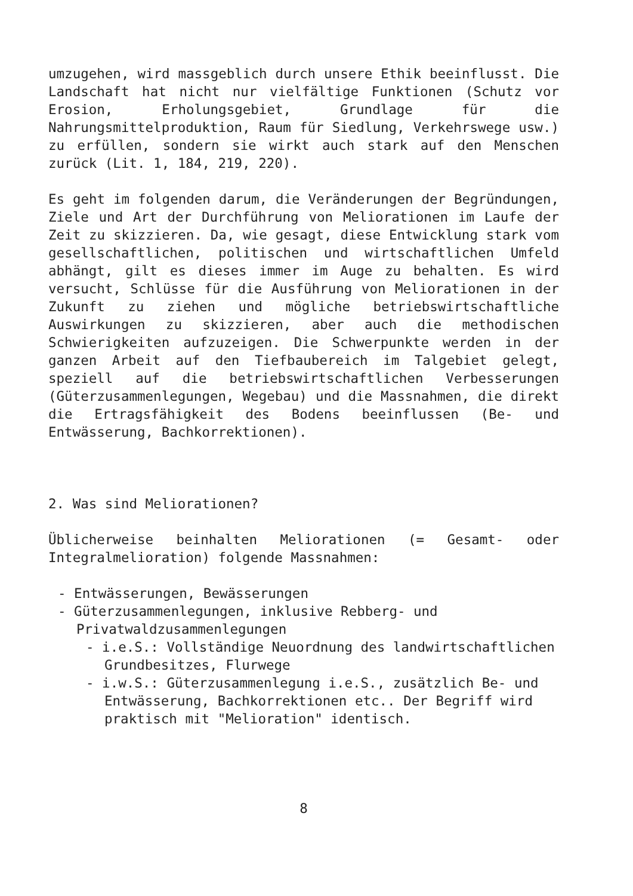umzugehen, wird massgeblich durch unsere Ethik beeinflusst. Die Landschaft hat nicht nur vielfältige Funktionen (Schutz vor Erosion, Erholungsgebiet, Grundlage für die Nahrungsmittelproduktion, Raum für Siedlung, Verkehrswege usw.) zu erfüllen, sondern sie wirkt auch stark auf den Menschen zurück (Lit. 1, 184, 219, 220).
Es geht im folgenden darum, die Veränderungen der Begründungen, Ziele und Art der Durchführung von Meliorationen im Laufe der Zeit zu skizzieren. Da, wie gesagt, diese Entwicklung stark vom gesellschaftlichen, politischen und wirtschaftlichen Umfeld abhängt, gilt es dieses immer im Auge zu behalten. Es wird versucht, Schlüsse für die Ausführung von Meliorationen in der Zukunft zu ziehen und mögliche betriebswirtschaftliche Auswirkungen zu skizzieren, aber auch die methodischen Schwierigkeiten aufzuzeigen. Die Schwerpunkte werden in der ganzen Arbeit auf den Tiefbaubereich im Talgebiet gelegt, speziell auf die betriebswirtschaftlichen Verbesserungen (Güterzusammenlegungen, Wegebau) und die Massnahmen, die direkt die Ertragsfähigkeit des Bodens beeinflussen (Be- und Entwässerung, Bachkorrektionen).
2. Was sind Meliorationen?
Üblicherweise beinhalten Meliorationen (= Gesamt- oder Integralmelioration) folgende Massnahmen:
- Entwässerungen, Bewässerungen
- Güterzusammenlegungen, inklusive Rebberg- und Privatwaldzusammenlegungen
- i.e.S.: Vollständige Neuordnung des landwirtschaftlichen Grundbesitzes, Flurwege
- i.w.S.: Güterzusammenlegung i.e.S., zusätzlich Be- und Entwässerung, Bachkorrektionen etc.. Der Begriff wird praktisch mit "Melioration" identisch.
8